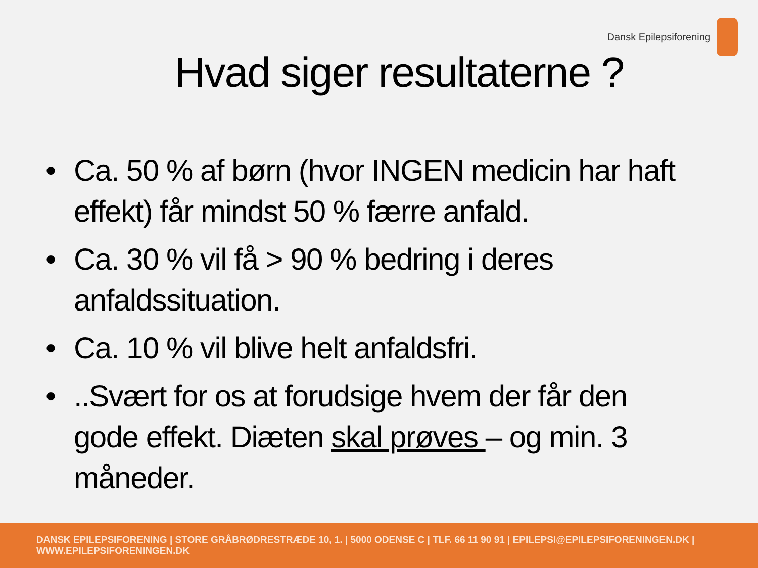Dansk Epilepsiforening
Hvad siger resultaterne ?
• Ca. 50 % af børn (hvor INGEN medicin har haft effekt) får mindst 50 % færre anfald.
• Ca. 30 % vil få > 90 % bedring i deres anfaldssituation.
• Ca. 10 % vil blive helt anfaldsfri.
•..Svært for os at forudsige hvem der får den gode effekt. Diæten skal prøves – og min. 3 måneder.
DANSK EPILEPSIFORENING | STORE GRÅBRØDRESTRÆDE 10, 1. | 5000 ODENSE C | TLF. 66 11 90 91 | EPILEPSI@EPILEPSIFORENINGEN.DK | WWW.EPILEPSIFORENINGEN.DK